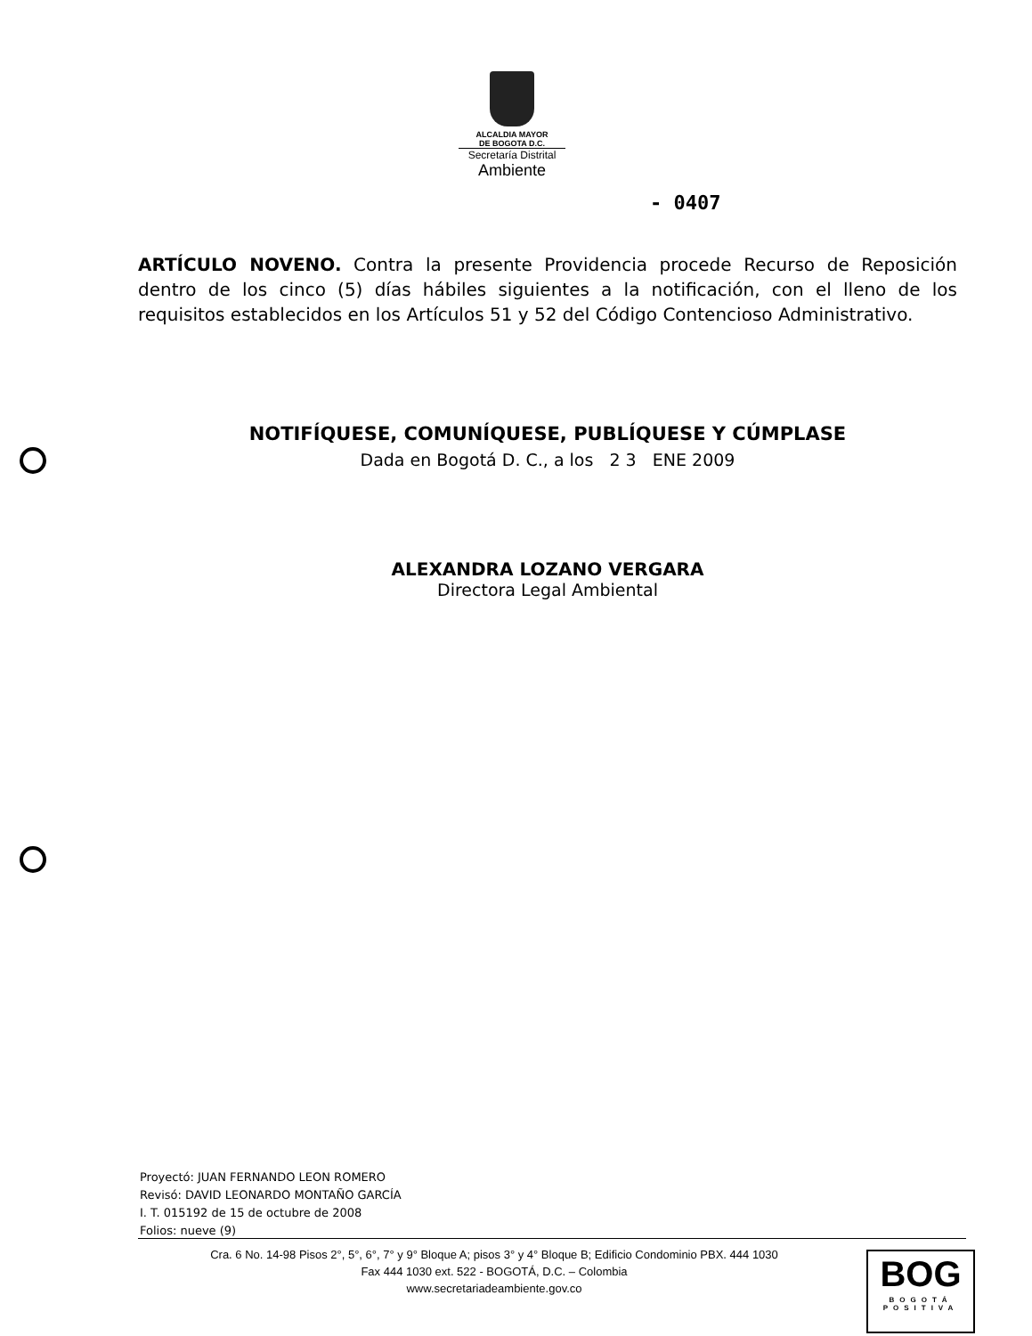ALCALDIA MAYOR
DE BOGOTA D.C.
Secretaría Distrital
Ambiente
- 0407
ARTÍCULO NOVENO. Contra la presente Providencia procede Recurso de Reposición dentro de los cinco (5) días hábiles siguientes a la notificación, con el lleno de los requisitos establecidos en los Artículos 51 y 52 del Código Contencioso Administrativo.
NOTIFÍQUESE, COMUNÍQUESE, PUBLÍQUESE Y CÚMPLASE
Dada en Bogotá D. C., a los 2 3 ENE 2009
ALEXANDRA LOZANO VERGARA
Directora Legal Ambiental
Proyectó: JUAN FERNANDO LEON ROMERO
Revisó: DAVID LEONARDO MONTAÑO GARCÍA
I. T. 015192 de 15 de octubre de 2008
Folios: nueve (9)
Cra. 6 No. 14-98 Pisos 2°, 5°, 6°, 7° y 9° Bloque A; pisos 3° y 4° Bloque B; Edificio Condominio PBX. 444 1030
Fax 444 1030 ext. 522 - BOGOTÁ, D.C. – Colombia
www.secretariadeambiente.gov.co
BOG
BOGOTÁ
POSITIVA